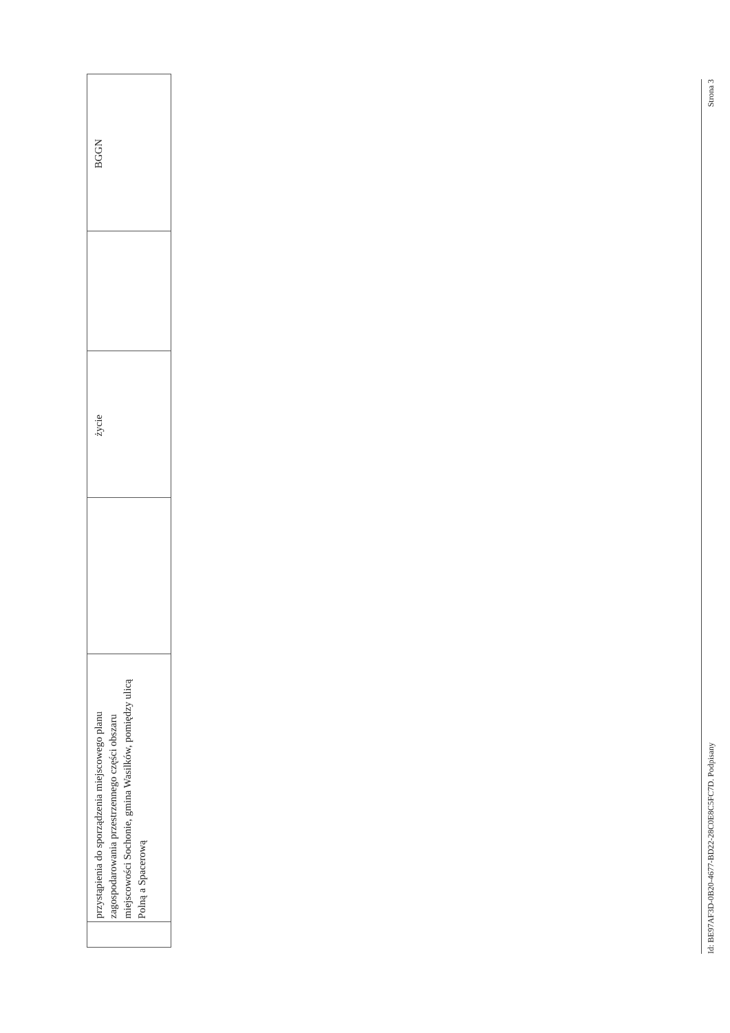| | przystąpienia do sporządzenia miejscowego planu zagospodarowania przestrzennego części obszaru miejscowości Sochonie, gmina Wasilków, pomiędzy ulicą Polną a Spacerową | | życie | | BGGN |
Id: BE97AF3D-0B20-4677-BD22-28C0E8C5FC7D. Podpisany Strona 3